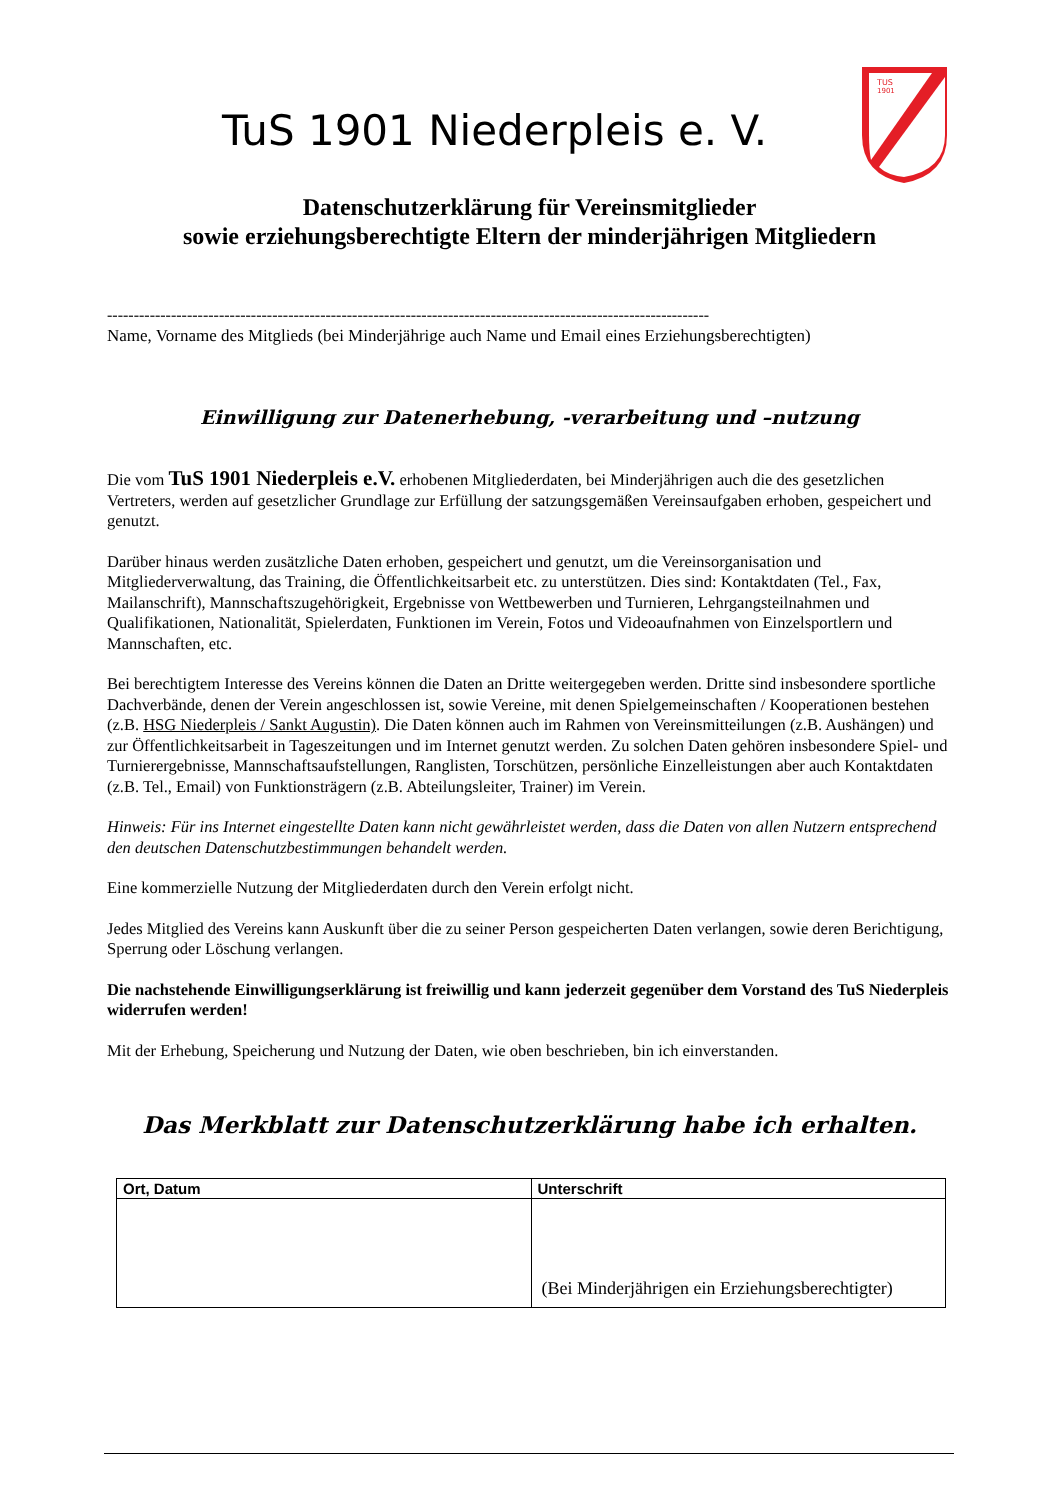TuS 1901 Niederpleis e. V.
TUS
1901
Datenschutzerklärung für Vereinsmitglieder
sowie erziehungsberechtigte Eltern der minderjährigen Mitgliedern
-----------------------------------------------------------------------------------------------------------------
Name, Vorname des Mitglieds (bei Minderjährige auch Name und Email eines Erziehungsberechtigten)
Einwilligung zur Datenerhebung, -verarbeitung und –nutzung
Die vom TuS 1901 Niederpleis e.V. erhobenen Mitgliederdaten, bei Minderjährigen auch die des gesetzlichen Vertreters, werden auf gesetzlicher Grundlage zur Erfüllung der satzungsgemäßen Vereinsaufgaben erhoben, gespeichert und genutzt.
Darüber hinaus werden zusätzliche Daten erhoben, gespeichert und genutzt, um die Vereinsorganisation und Mitgliederverwaltung, das Training, die Öffentlichkeitsarbeit etc. zu unterstützen. Dies sind: Kontaktdaten (Tel., Fax, Mailanschrift), Mannschaftszugehörigkeit, Ergebnisse von Wettbewerben und Turnieren, Lehrgangsteilnahmen und Qualifikationen, Nationalität, Spielerdaten, Funktionen im Verein, Fotos und Videoaufnahmen von Einzelsportlern und Mannschaften, etc.
Bei berechtigtem Interesse des Vereins können die Daten an Dritte weitergegeben werden. Dritte sind insbesondere sportliche Dachverbände, denen der Verein angeschlossen ist, sowie Vereine, mit denen Spielgemeinschaften / Kooperationen bestehen (z.B. HSG Niederpleis / Sankt Augustin). Die Daten können auch im Rahmen von Vereinsmitteilungen (z.B. Aushängen) und zur Öffentlichkeitsarbeit in Tageszeitungen und im Internet genutzt werden. Zu solchen Daten gehören insbesondere Spiel- und Turnierergebnisse, Mannschaftsaufstellungen, Ranglisten, Torschützen, persönliche Einzelleistungen aber auch Kontaktdaten (z.B. Tel., Email) von Funktionsträgern (z.B. Abteilungsleiter, Trainer) im Verein.
Hinweis: Für ins Internet eingestellte Daten kann nicht gewährleistet werden, dass die Daten von allen Nutzern entsprechend den deutschen Datenschutzbestimmungen behandelt werden.
Eine kommerzielle Nutzung der Mitgliederdaten durch den Verein erfolgt nicht.
Jedes Mitglied des Vereins kann Auskunft über die zu seiner Person gespeicherten Daten verlangen, sowie deren Berichtigung, Sperrung oder Löschung verlangen.
Die nachstehende Einwilligungserklärung ist freiwillig und kann jederzeit gegenüber dem Vorstand des TuS Niederpleis widerrufen werden!
Mit der Erhebung, Speicherung und Nutzung der Daten, wie oben beschrieben, bin ich einverstanden.
Das Merkblatt zur Datenschutzerklärung habe ich erhalten.
| Ort, Datum | Unterschrift |
| --- | --- |
| | (Bei Minderjährigen ein Erziehungsberechtigter) |